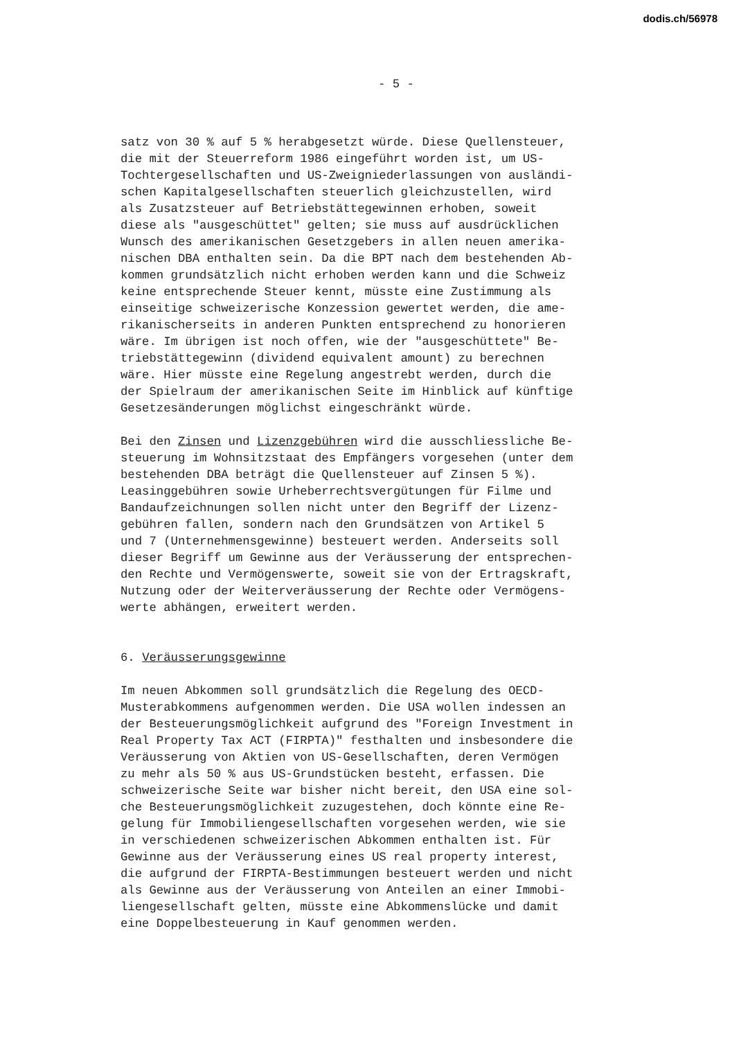dodis.ch/56978
- 5 -
satz von 30 % auf 5 % herabgesetzt würde. Diese Quellensteuer, die mit der Steuerreform 1986 eingeführt worden ist, um US- Tochtergesellschaften und US-Zweigniederlassungen von ausländi- schen Kapitalgesellschaften steuerlich gleichzustellen, wird als Zusatzsteuer auf Betriebstättegewinnen erhoben, soweit diese als "ausgeschüttet" gelten; sie muss auf ausdrücklichen Wunsch des amerikanischen Gesetzgebers in allen neuen amerika- nischen DBA enthalten sein. Da die BPT nach dem bestehenden Ab- kommen grundsätzlich nicht erhoben werden kann und die Schweiz keine entsprechende Steuer kennt, müsste eine Zustimmung als einseitige schweizerische Konzession gewertet werden, die ame- rikanischerseits in anderen Punkten entsprechend zu honorieren wäre. Im übrigen ist noch offen, wie der "ausgeschüttete" Be- triebstättegewinn (dividend equivalent amount) zu berechnen wäre. Hier müsste eine Regelung angestrebt werden, durch die der Spielraum der amerikanischen Seite im Hinblick auf künftige Gesetzesänderungen möglichst eingeschränkt würde.
Bei den Zinsen und Lizenzgebühren wird die ausschliessliche Be- steuerung im Wohnsitzstaat des Empfängers vorgesehen (unter dem bestehenden DBA beträgt die Quellensteuer auf Zinsen 5 %). Leasinggebühren sowie Urheberrechtsvergütungen für Filme und Bandaufzeichnungen sollen nicht unter den Begriff der Lizenz- gebühren fallen, sondern nach den Grundsätzen von Artikel 5 und 7 (Unternehmensgewinne) besteuert werden. Anderseits soll dieser Begriff um Gewinne aus der Veräusserung der entsprechen- den Rechte und Vermögenswerte, soweit sie von der Ertragskraft, Nutzung oder der Weiterveräusserung der Rechte oder Vermögens- werte abhängen, erweitert werden.
6. Veräusserungsgewinne
Im neuen Abkommen soll grundsätzlich die Regelung des OECD- Musterabkommens aufgenommen werden. Die USA wollen indessen an der Besteuerungsmöglichkeit aufgrund des "Foreign Investment in Real Property Tax ACT (FIRPTA)" festhalten und insbesondere die Veräusserung von Aktien von US-Gesellschaften, deren Vermögen zu mehr als 50 % aus US-Grundstücken besteht, erfassen. Die schweizerische Seite war bisher nicht bereit, den USA eine sol- che Besteuerungsmöglichkeit zuzugestehen, doch könnte eine Re- gelung für Immobiliengesellschaften vorgesehen werden, wie sie in verschiedenen schweizerischen Abkommen enthalten ist. Für Gewinne aus der Veräusserung eines US real property interest, die aufgrund der FIRPTA-Bestimmungen besteuert werden und nicht als Gewinne aus der Veräusserung von Anteilen an einer Immobi- liengesellschaft gelten, müsste eine Abkommenslücke und damit eine Doppelbesteuerung in Kauf genommen werden.